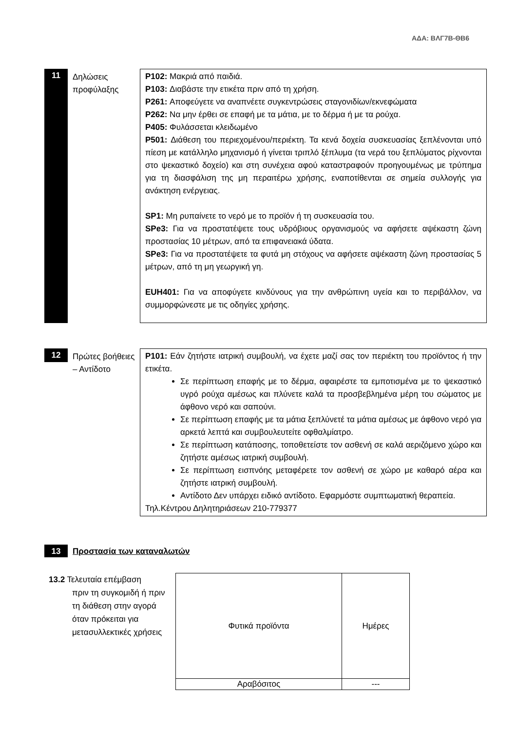ΑΔΑ: ΒΛΓ7Β-ΘΒ6
11
Δηλώσεις προφύλαξης
P102: Μακριά από παιδιά.
P103: Διαβάστε την ετικέτα πριν από τη χρήση.
P261: Αποφεύγετε να αναπνέετε συγκεντρώσεις σταγονιδίων/εκνεφώματα
P262: Να μην έρθει σε επαφή με τα μάτια, με το δέρμα ή με τα ρούχα.
P405: Φυλάσσεται κλειδωμένο
P501: Διάθεση του περιεχομένου/περιέκτη. Τα κενά δοχεία συσκευασίας ξεπλένονται υπό πίεση με κατάλληλο μηχανισμό ή γίνεται τριπλό ξέπλυμα (τα νερά του ξεπλύματος ρίχνονται στο ψεκαστικό δοχείο) και στη συνέχεια αφού καταστραφούν προηγουμένως με τρύπημα για τη διασφάλιση της μη περαιτέρω χρήσης, εναποτίθενται σε σημεία συλλογής για ανάκτηση ενέργειας.
SP1: Μη ρυπαίνετε το νερό με το προϊόν ή τη συσκευασία του.
SPe3: Για να προστατέψετε τους υδρόβιους οργανισμούς να αφήσετε αψέκαστη ζώνη προστασίας 10 μέτρων, από τα επιφανειακά ύδατα.
SPe3: Για να προστατέψετε τα φυτά μη στόχους να αφήσετε αψέκαστη ζώνη προστασίας 5 μέτρων, από τη μη γεωργική γη.
EUH401: Για να αποφύγετε κινδύνους για την ανθρώπινη υγεία και το περιβάλλον, να συμμορφώνεστε με τις οδηγίες χρήσης.
12
Πρώτες βοήθειες – Αντίδοτο
P101: Εάν ζητήστε ιατρική συμβουλή, να έχετε μαζί σας τον περιέκτη του προϊόντος ή την ετικέτα.
Σε περίπτωση επαφής με το δέρμα, αφαιρέστε τα εμποτισμένα με το ψεκαστικό υγρό ρούχα αμέσως και πλύνετε καλά τα προσβεβλημένα μέρη του σώματος με άφθονο νερό και σαπούνι.
Σε περίπτωση επαφής με τα μάτια ξεπλύνετέ τα μάτια αμέσως με άφθονο νερό για αρκετά λεπτά και συμβουλευτείτε οφθαλμίατρο.
Σε περίπτωση κατάποσης, τοποθετείστε τον ασθενή σε καλά αεριζόμενο χώρο και ζητήστε αμέσως ιατρική συμβουλή.
Σε περίπτωση εισπνόης μεταφέρετε τον ασθενή σε χώρο με καθαρό αέρα και ζητήστε ιατρική συμβουλή.
Αντίδοτο Δεν υπάρχει ειδικό αντίδοτο. Εφαρμόστε συμπτωματική θεραπεία.
Τηλ.Κέντρου Δηλητηριάσεων 210-779377
13
Προστασία των καταναλωτών
13.2 Τελευταία επέμβαση
πριν τη συγκομιδή ή πριν τη διάθεση στην αγορά όταν πρόκειται για μετασυλλεκτικές χρήσεις
| Φυτικά προϊόντα | Ημέρες |
| Αραβόσιτος | --- |